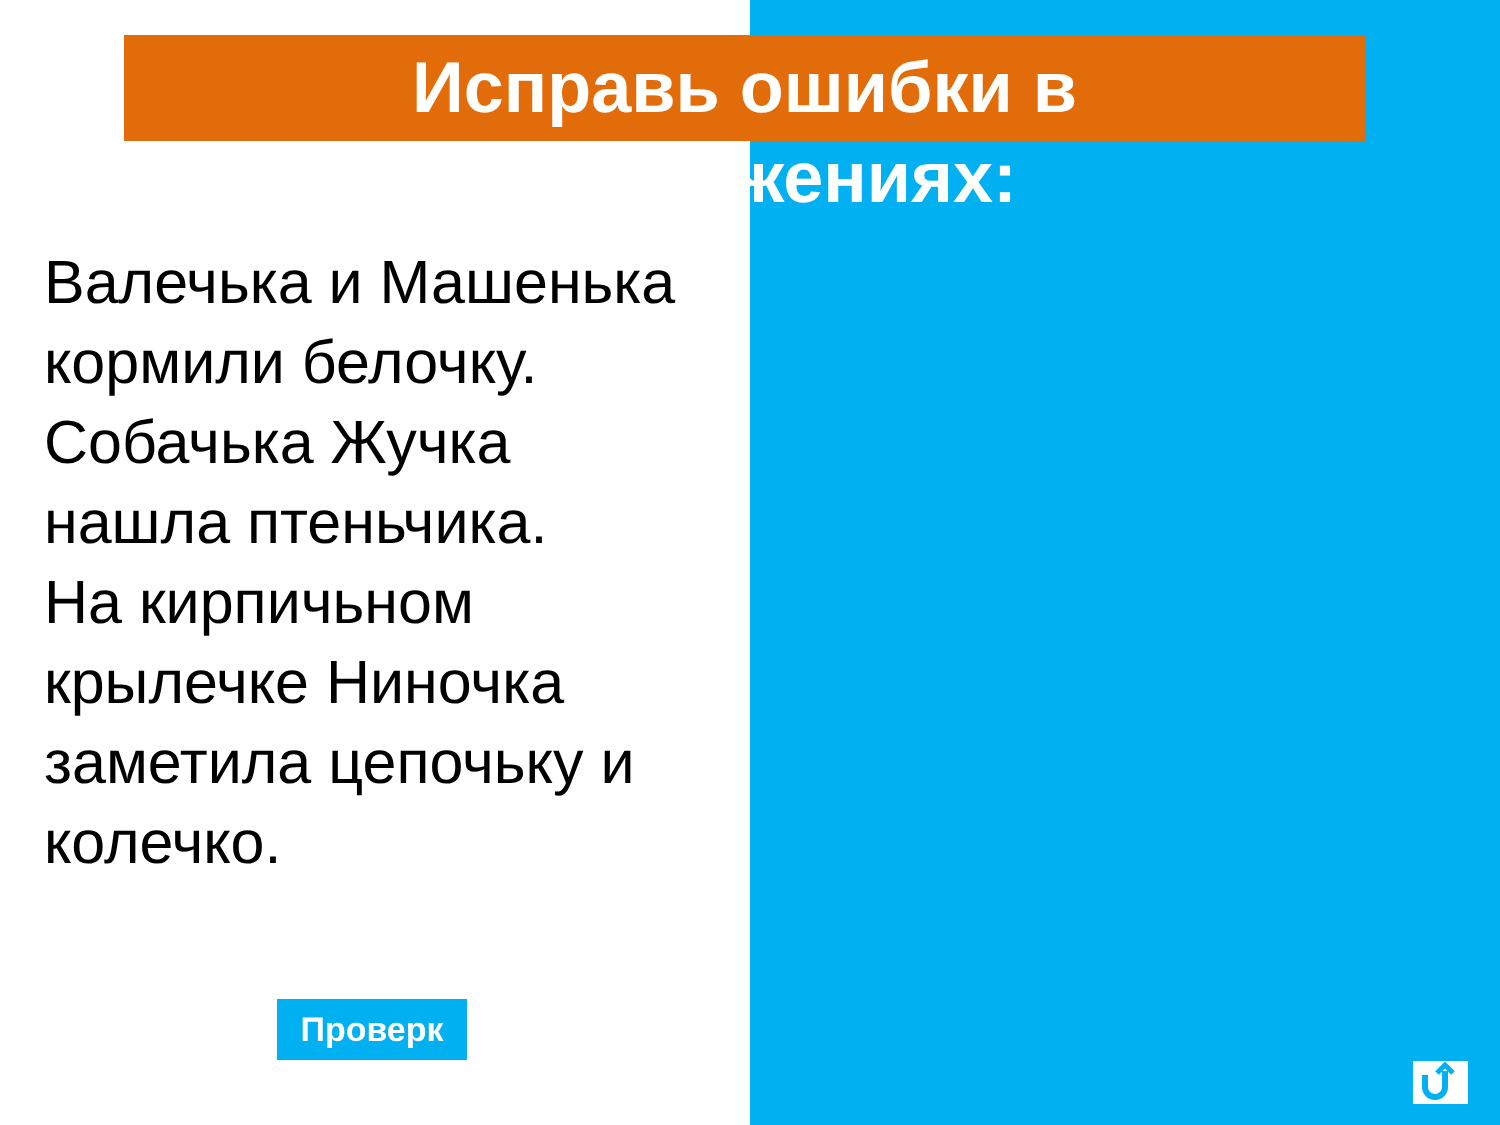Исправь ошибки в
предложениях:
Валечька и Машенька кормили белочку.
Собачька Жучка нашла птеньчика.
На кирпичьном крылечке Ниночка заметила цепочьку и колечко.
Проверк